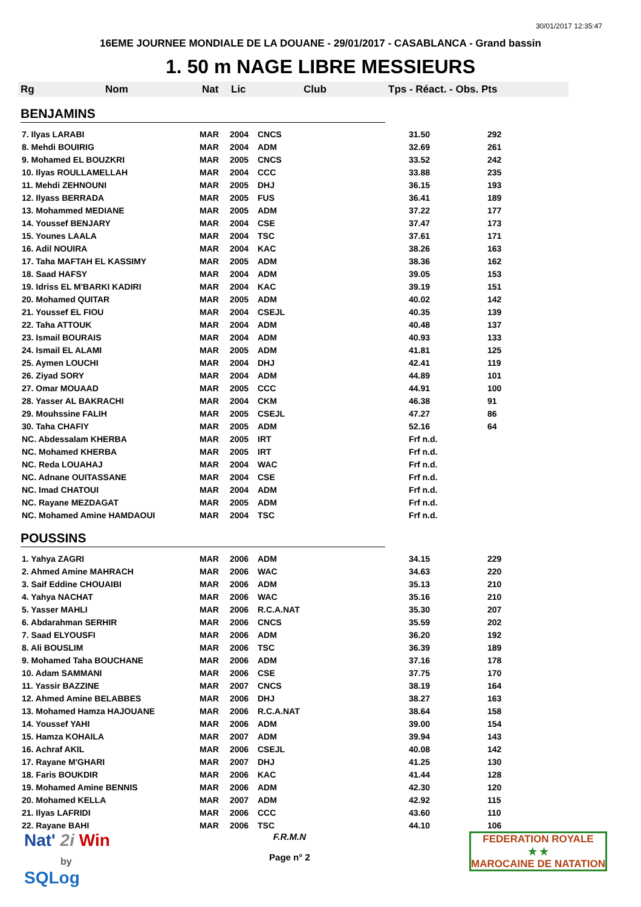30/01/2017 12:35:47
16EME JOURNEE MONDIALE DE LA DOUANE - 29/01/2017 - CASABLANCA - Grand bassin
1. 50 m NAGE LIBRE MESSIEURS
Rg Nom Nat Lic Club Tps - Réact. - Obs. Pts
BENJAMINS
| 7. Ilyas LARABI | MAR | 2004 | CNCS | 31.50 | 292 |
| 8. Mehdi BOUIRIG | MAR | 2004 | ADM | 32.69 | 261 |
| 9. Mohamed EL BOUZKRI | MAR | 2005 | CNCS | 33.52 | 242 |
| 10. Ilyas ROULLAMELLAH | MAR | 2004 | CCC | 33.88 | 235 |
| 11. Mehdi ZEHNOUNI | MAR | 2005 | DHJ | 36.15 | 193 |
| 12. Ilyass BERRADA | MAR | 2005 | FUS | 36.41 | 189 |
| 13. Mohammed MEDIANE | MAR | 2005 | ADM | 37.22 | 177 |
| 14. Youssef BENJARY | MAR | 2004 | CSE | 37.47 | 173 |
| 15. Younes LAALA | MAR | 2004 | TSC | 37.61 | 171 |
| 16. Adil NOUIRA | MAR | 2004 | KAC | 38.26 | 163 |
| 17. Taha MAFTAH EL KASSIMY | MAR | 2005 | ADM | 38.36 | 162 |
| 18. Saad HAFSY | MAR | 2004 | ADM | 39.05 | 153 |
| 19. Idriss EL M'BARKI KADIRI | MAR | 2004 | KAC | 39.19 | 151 |
| 20. Mohamed QUITAR | MAR | 2005 | ADM | 40.02 | 142 |
| 21. Youssef EL FIOU | MAR | 2004 | CSEJL | 40.35 | 139 |
| 22. Taha ATTOUK | MAR | 2004 | ADM | 40.48 | 137 |
| 23. Ismail BOURAIS | MAR | 2004 | ADM | 40.93 | 133 |
| 24. Ismail EL ALAMI | MAR | 2005 | ADM | 41.81 | 125 |
| 25. Aymen LOUCHI | MAR | 2004 | DHJ | 42.41 | 119 |
| 26. Ziyad SORY | MAR | 2004 | ADM | 44.89 | 101 |
| 27. Omar MOUAAD | MAR | 2005 | CCC | 44.91 | 100 |
| 28. Yasser AL BAKRACHI | MAR | 2004 | CKM | 46.38 | 91 |
| 29. Mouhssine FALIH | MAR | 2005 | CSEJL | 47.27 | 86 |
| 30. Taha CHAFIY | MAR | 2005 | ADM | 52.16 | 64 |
| NC. Abdessalam KHERBA | MAR | 2005 | IRT | Frf n.d. | |
| NC. Mohamed KHERBA | MAR | 2005 | IRT | Frf n.d. | |
| NC. Reda LOUAHAJ | MAR | 2004 | WAC | Frf n.d. | |
| NC. Adnane OUITASSANE | MAR | 2004 | CSE | Frf n.d. | |
| NC. Imad CHATOUI | MAR | 2004 | ADM | Frf n.d. | |
| NC. Rayane MEZDAGAT | MAR | 2005 | ADM | Frf n.d. | |
| NC. Mohamed Amine HAMDAOUI | MAR | 2004 | TSC | Frf n.d. | |
POUSSINS
| 1. Yahya ZAGRI | MAR | 2006 | ADM | 34.15 | 229 |
| 2. Ahmed Amine MAHRACH | MAR | 2006 | WAC | 34.63 | 220 |
| 3. Saif Eddine CHOUAIBI | MAR | 2006 | ADM | 35.13 | 210 |
| 4. Yahya NACHAT | MAR | 2006 | WAC | 35.16 | 210 |
| 5. Yasser MAHLI | MAR | 2006 | R.C.A.NAT | 35.30 | 207 |
| 6. Abdarahman SERHIR | MAR | 2006 | CNCS | 35.59 | 202 |
| 7. Saad ELYOUSFI | MAR | 2006 | ADM | 36.20 | 192 |
| 8. Ali BOUSLIM | MAR | 2006 | TSC | 36.39 | 189 |
| 9. Mohamed Taha BOUCHANE | MAR | 2006 | ADM | 37.16 | 178 |
| 10. Adam SAMMANI | MAR | 2006 | CSE | 37.75 | 170 |
| 11. Yassir BAZZINE | MAR | 2007 | CNCS | 38.19 | 164 |
| 12. Ahmed Amine BELABBES | MAR | 2006 | DHJ | 38.27 | 163 |
| 13. Mohamed Hamza HAJOUANE | MAR | 2006 | R.C.A.NAT | 38.64 | 158 |
| 14. Youssef YAHI | MAR | 2006 | ADM | 39.00 | 154 |
| 15. Hamza KOHAILA | MAR | 2007 | ADM | 39.94 | 143 |
| 16. Achraf AKIL | MAR | 2006 | CSEJL | 40.08 | 142 |
| 17. Rayane M'GHARI | MAR | 2007 | DHJ | 41.25 | 130 |
| 18. Faris BOUKDIR | MAR | 2006 | KAC | 41.44 | 128 |
| 19. Mohamed Amine BENNIS | MAR | 2006 | ADM | 42.30 | 120 |
| 20. Mohamed KELLA | MAR | 2007 | ADM | 42.92 | 115 |
| 21. Ilyas LAFRIDI | MAR | 2006 | CCC | 43.60 | 110 |
| 22. Rayane BAHI | MAR | 2006 | TSC | 44.10 | 106 |
Nat' 2i Win
by
SQLog
F.R.M.N
Page n° 2
FEDERATION ROYALE
★ ★
MAROCAINE DE NATATION